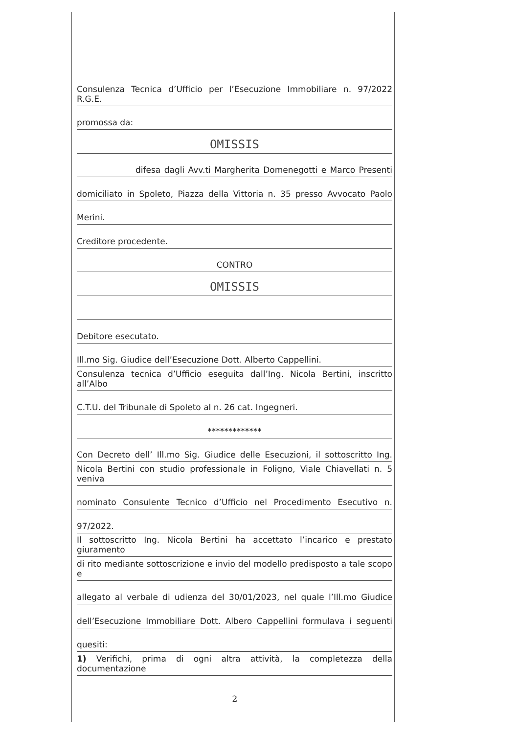Consulenza Tecnica d’Ufficio per l’Esecuzione Immobiliare n. 97/2022 R.G.E.
promossa da:
OMISSIS
difesa dagli Avv.ti Margherita Domenegotti e Marco Presenti
domiciliato in Spoleto, Piazza della Vittoria n. 35 presso Avvocato Paolo
Merini.
Creditore procedente.
CONTRO
OMISSIS
Debitore esecutato.
Ill.mo Sig. Giudice dell’Esecuzione Dott. Alberto Cappellini.
Consulenza tecnica d’Ufficio eseguita dall’Ing. Nicola Bertini, inscritto all’Albo
C.T.U. del Tribunale di Spoleto al n. 26 cat. Ingegneri.
*************
Con Decreto dell’ Ill.mo Sig. Giudice delle Esecuzioni, il sottoscritto Ing.
Nicola Bertini con studio professionale in Foligno, Viale Chiavellati n. 5 veniva
nominato Consulente Tecnico d’Ufficio nel Procedimento Esecutivo n.
97/2022.
Il sottoscritto Ing. Nicola Bertini ha accettato l’incarico e prestato giuramento
di rito mediante sottoscrizione e invio del modello predisposto a tale scopo e
allegato al verbale di udienza del 30/01/2023, nel quale l’Ill.mo Giudice
dell’Esecuzione Immobiliare Dott. Albero Cappellini formulava i seguenti
quesiti:
1) Verifichi, prima di ogni altra attività, la completezza della documentazione
2